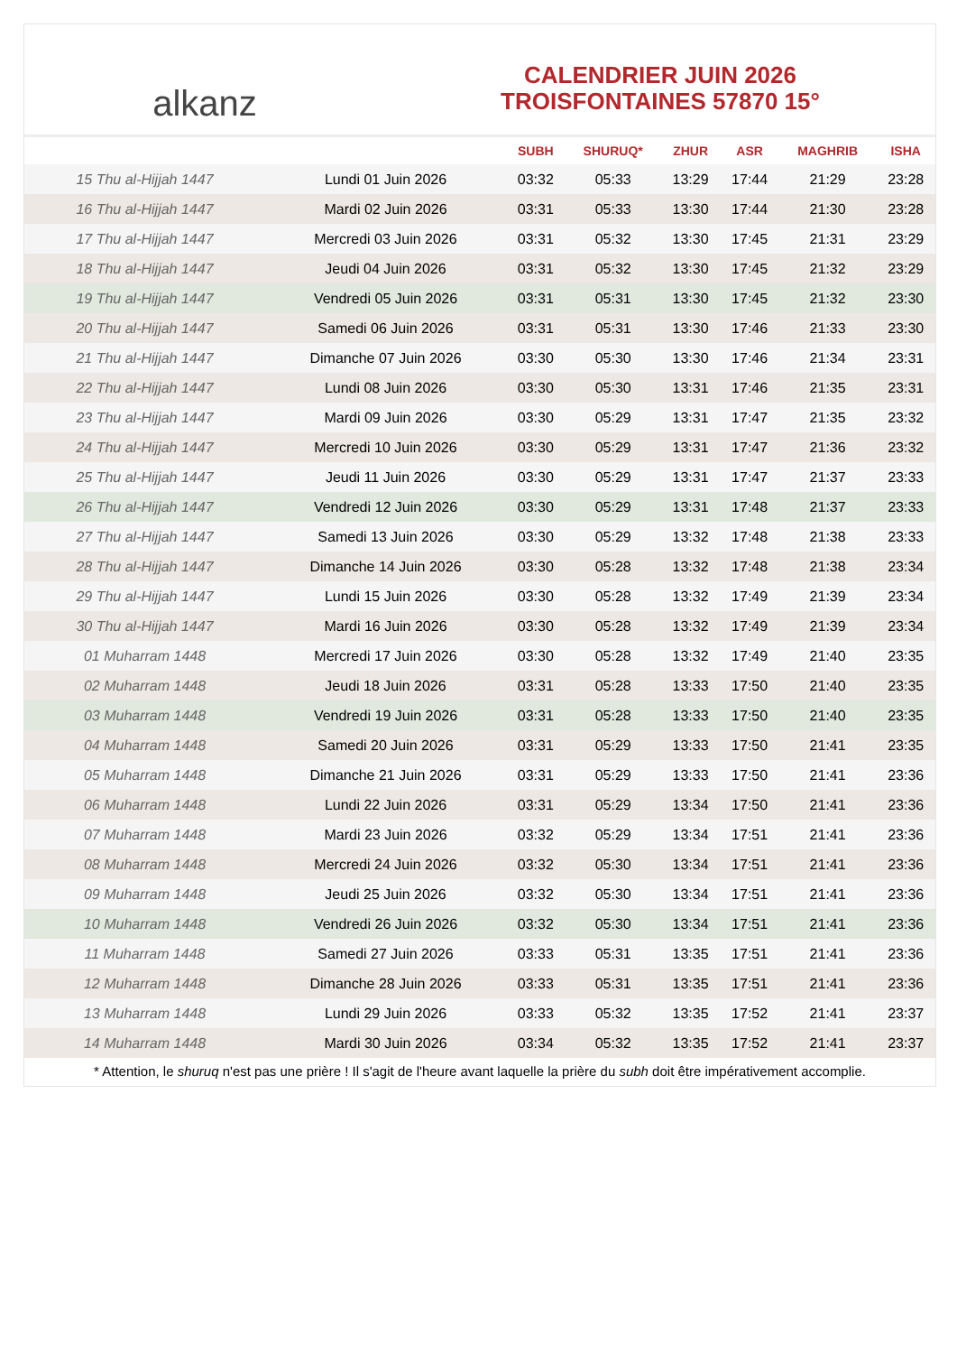alkanz
CALENDRIER JUIN 2026
TROISFONTAINES 57870 15°
| | | SUBH | SHURUQ* | ZHUR | ASR | MAGHRIB | ISHA |
| --- | --- | --- | --- | --- | --- | --- | --- |
| 15 Thu al-Hijjah 1447 | Lundi 01 Juin 2026 | 03:32 | 05:33 | 13:29 | 17:44 | 21:29 | 23:28 |
| 16 Thu al-Hijjah 1447 | Mardi 02 Juin 2026 | 03:31 | 05:33 | 13:30 | 17:44 | 21:30 | 23:28 |
| 17 Thu al-Hijjah 1447 | Mercredi 03 Juin 2026 | 03:31 | 05:32 | 13:30 | 17:45 | 21:31 | 23:29 |
| 18 Thu al-Hijjah 1447 | Jeudi 04 Juin 2026 | 03:31 | 05:32 | 13:30 | 17:45 | 21:32 | 23:29 |
| 19 Thu al-Hijjah 1447 | Vendredi 05 Juin 2026 | 03:31 | 05:31 | 13:30 | 17:45 | 21:32 | 23:30 |
| 20 Thu al-Hijjah 1447 | Samedi 06 Juin 2026 | 03:31 | 05:31 | 13:30 | 17:46 | 21:33 | 23:30 |
| 21 Thu al-Hijjah 1447 | Dimanche 07 Juin 2026 | 03:30 | 05:30 | 13:30 | 17:46 | 21:34 | 23:31 |
| 22 Thu al-Hijjah 1447 | Lundi 08 Juin 2026 | 03:30 | 05:30 | 13:31 | 17:46 | 21:35 | 23:31 |
| 23 Thu al-Hijjah 1447 | Mardi 09 Juin 2026 | 03:30 | 05:29 | 13:31 | 17:47 | 21:35 | 23:32 |
| 24 Thu al-Hijjah 1447 | Mercredi 10 Juin 2026 | 03:30 | 05:29 | 13:31 | 17:47 | 21:36 | 23:32 |
| 25 Thu al-Hijjah 1447 | Jeudi 11 Juin 2026 | 03:30 | 05:29 | 13:31 | 17:47 | 21:37 | 23:33 |
| 26 Thu al-Hijjah 1447 | Vendredi 12 Juin 2026 | 03:30 | 05:29 | 13:31 | 17:48 | 21:37 | 23:33 |
| 27 Thu al-Hijjah 1447 | Samedi 13 Juin 2026 | 03:30 | 05:29 | 13:32 | 17:48 | 21:38 | 23:33 |
| 28 Thu al-Hijjah 1447 | Dimanche 14 Juin 2026 | 03:30 | 05:28 | 13:32 | 17:48 | 21:38 | 23:34 |
| 29 Thu al-Hijjah 1447 | Lundi 15 Juin 2026 | 03:30 | 05:28 | 13:32 | 17:49 | 21:39 | 23:34 |
| 30 Thu al-Hijjah 1447 | Mardi 16 Juin 2026 | 03:30 | 05:28 | 13:32 | 17:49 | 21:39 | 23:34 |
| 01 Muharram 1448 | Mercredi 17 Juin 2026 | 03:30 | 05:28 | 13:32 | 17:49 | 21:40 | 23:35 |
| 02 Muharram 1448 | Jeudi 18 Juin 2026 | 03:31 | 05:28 | 13:33 | 17:50 | 21:40 | 23:35 |
| 03 Muharram 1448 | Vendredi 19 Juin 2026 | 03:31 | 05:28 | 13:33 | 17:50 | 21:40 | 23:35 |
| 04 Muharram 1448 | Samedi 20 Juin 2026 | 03:31 | 05:29 | 13:33 | 17:50 | 21:41 | 23:35 |
| 05 Muharram 1448 | Dimanche 21 Juin 2026 | 03:31 | 05:29 | 13:33 | 17:50 | 21:41 | 23:36 |
| 06 Muharram 1448 | Lundi 22 Juin 2026 | 03:31 | 05:29 | 13:34 | 17:50 | 21:41 | 23:36 |
| 07 Muharram 1448 | Mardi 23 Juin 2026 | 03:32 | 05:29 | 13:34 | 17:51 | 21:41 | 23:36 |
| 08 Muharram 1448 | Mercredi 24 Juin 2026 | 03:32 | 05:30 | 13:34 | 17:51 | 21:41 | 23:36 |
| 09 Muharram 1448 | Jeudi 25 Juin 2026 | 03:32 | 05:30 | 13:34 | 17:51 | 21:41 | 23:36 |
| 10 Muharram 1448 | Vendredi 26 Juin 2026 | 03:32 | 05:30 | 13:34 | 17:51 | 21:41 | 23:36 |
| 11 Muharram 1448 | Samedi 27 Juin 2026 | 03:33 | 05:31 | 13:35 | 17:51 | 21:41 | 23:36 |
| 12 Muharram 1448 | Dimanche 28 Juin 2026 | 03:33 | 05:31 | 13:35 | 17:51 | 21:41 | 23:36 |
| 13 Muharram 1448 | Lundi 29 Juin 2026 | 03:33 | 05:32 | 13:35 | 17:52 | 21:41 | 23:37 |
| 14 Muharram 1448 | Mardi 30 Juin 2026 | 03:34 | 05:32 | 13:35 | 17:52 | 21:41 | 23:37 |
* Attention, le shuruq n'est pas une prière ! Il s'agit de l'heure avant laquelle la prière du subh doit être impérativement accomplie.